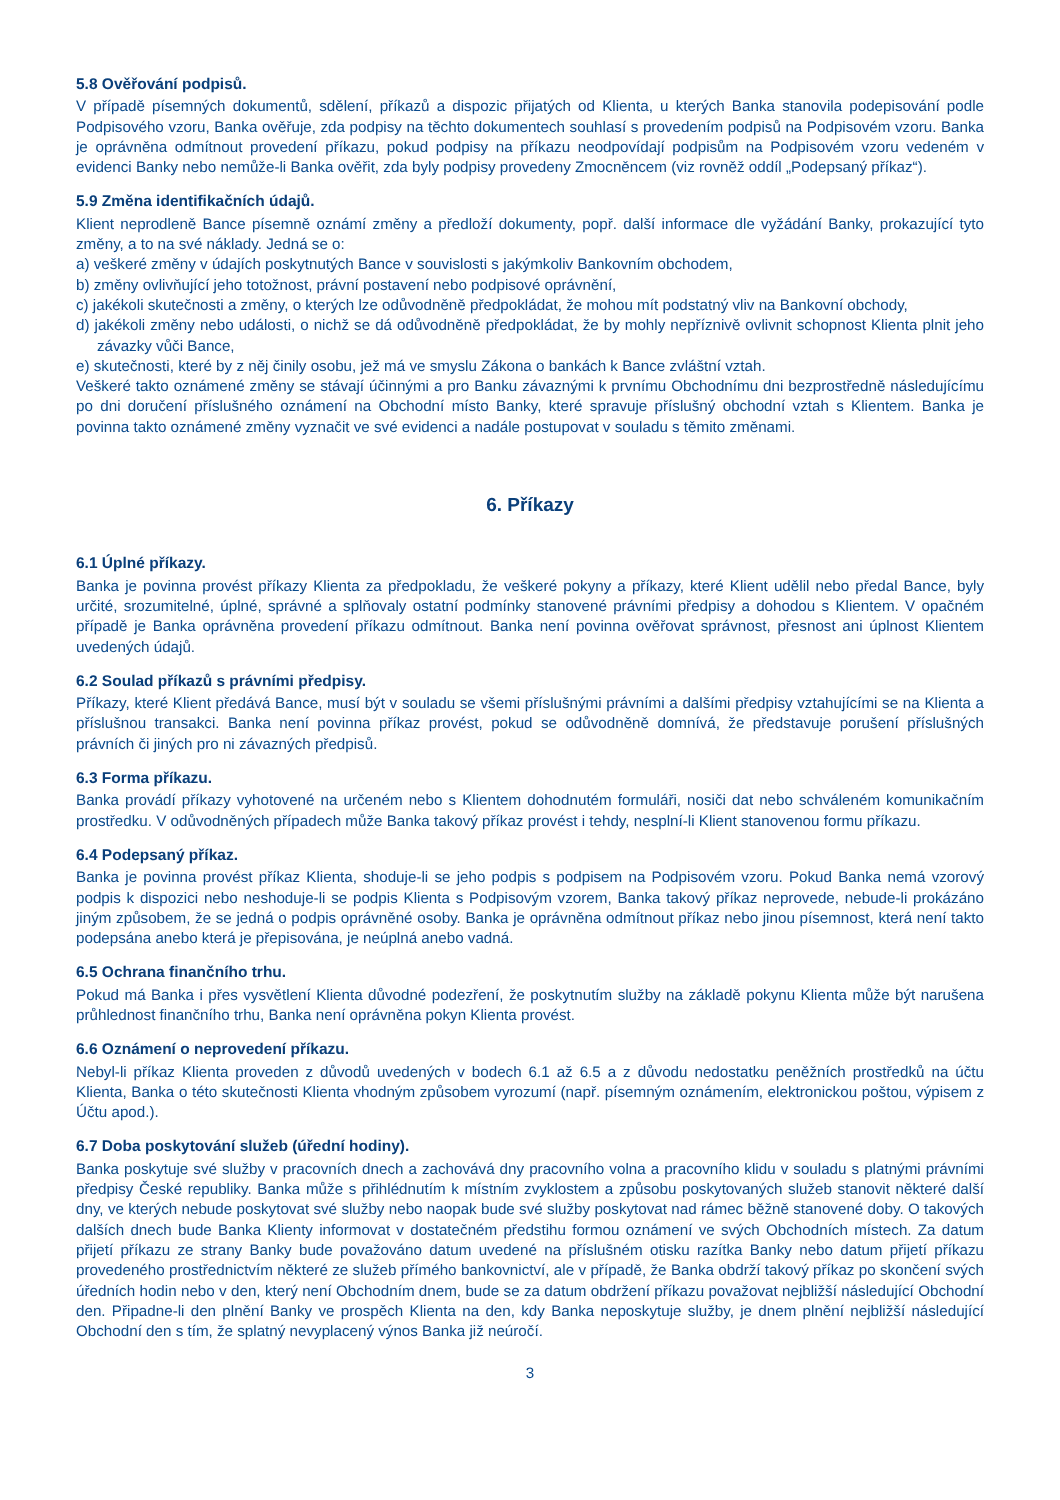5.8 Ověřování podpisů.
V případě písemných dokumentů, sdělení, příkazů a dispozic přijatých od Klienta, u kterých Banka stanovila podepisování podle Podpisového vzoru, Banka ověřuje, zda podpisy na těchto dokumentech souhlasí s provedením podpisů na Podpisovém vzoru. Banka je oprávněna odmítnout provedení příkazu, pokud podpisy na příkazu neodpovídají podpisům na Podpisovém vzoru vedeném v evidenci Banky nebo nemůže-li Banka ověřit, zda byly podpisy provedeny Zmocněncem (viz rovněž oddíl „Podepsaný příkaz“).
5.9 Změna identifikačních údajů.
Klient neprodleně Bance písemně oznámí změny a předloží dokumenty, popř. další informace dle vyžádání Banky, prokazující tyto změny, a to na své náklady. Jedná se o:
a) veškeré změny v údajích poskytnutých Bance v souvislosti s jakýmkoliv Bankovním obchodem,
b) změny ovlivňující jeho totožnost, právní postavení nebo podpisové oprávnění,
c) jakékoli skutečnosti a změny, o kterých lze odůvodněně předpokládat, že mohou mít podstatný vliv na Bankovní obchody,
d) jakékoli změny nebo události, o nichž se dá odůvodněně předpokládat, že by mohly nepříznivě ovlivnit schopnost Klienta plnit jeho závazky vůči Bance,
e) skutečnosti, které by z něj činily osobu, jež má ve smyslu Zákona o bankách k Bance zvláštní vztah.
Veškeré takto oznámené změny se stávají účinnými a pro Banku závaznými k prvnímu Obchodnímu dni bezprostředně následujícímu po dni doručení příslušného oznámení na Obchodní místo Banky, které spravuje příslušný obchodní vztah s Klientem. Banka je povinna takto oznámené změny vyznačit ve své evidenci a nadále postupovat v souladu s těmito změnami.
6. Příkazy
6.1 Úplné příkazy.
Banka je povinna provést příkazy Klienta za předpokladu, že veškeré pokyny a příkazy, které Klient udělil nebo předal Bance, byly určité, srozumitelné, úplné, správné a splňovaly ostatní podmínky stanovené právními předpisy a dohodou s Klientem. V opačném případě je Banka oprávněna provedení příkazu odmítnout. Banka není povinna ověřovat správnost, přesnost ani úplnost Klientem uvedených údajů.
6.2 Soulad příkazů s právními předpisy.
Příkazy, které Klient předává Bance, musí být v souladu se všemi příslušnými právními a dalšími předpisy vztahujícími se na Klienta a příslušnou transakci. Banka není povinna příkaz provést, pokud se odůvodněně domnívá, že představuje porušení příslušných právních či jiných pro ni závazných předpisů.
6.3 Forma příkazu.
Banka provádí příkazy vyhotovené na určeném nebo s Klientem dohodnutém formuláři, nosiči dat nebo schváleném komunikačním prostředku. V odůvodněných případech může Banka takový příkaz provést i tehdy, nesplní-li Klient stanovenou formu příkazu.
6.4 Podepsaný příkaz.
Banka je povinna provést příkaz Klienta, shoduje-li se jeho podpis s podpisem na Podpisovém vzoru. Pokud Banka nemá vzorový podpis k dispozici nebo neshoduje-li se podpis Klienta s Podpisovým vzorem, Banka takový příkaz neprovede, nebude-li prokázáno jiným způsobem, že se jedná o podpis oprávněné osoby. Banka je oprávněna odmítnout příkaz nebo jinou písemnost, která není takto podepsána anebo která je přepisována, je neúplná anebo vadná.
6.5 Ochrana finančního trhu.
Pokud má Banka i přes vysvětlení Klienta důvodné podezření, že poskytnutím služby na základě pokynu Klienta může být narušena průhlednost finančního trhu, Banka není oprávněna pokyn Klienta provést.
6.6 Oznámení o neprovedení příkazu.
Nebyl-li příkaz Klienta proveden z důvodů uvedených v bodech 6.1 až 6.5 a z důvodu nedostatku peněžních prostředků na účtu Klienta, Banka o této skutečnosti Klienta vhodným způsobem vyrozumí (např. písemným oznámením, elektronickou poštou, výpisem z Účtu apod.).
6.7 Doba poskytování služeb (úřední hodiny).
Banka poskytuje své služby v pracovních dnech a zachovává dny pracovního volna a pracovního klidu v souladu s platnými právními předpisy České republiky. Banka může s přihlédnutím k místním zvyklostem a způsobu poskytovaných služeb stanovit některé další dny, ve kterých nebude poskytovat své služby nebo naopak bude své služby poskytovat nad rámec běžně stanovené doby. O takových dalších dnech bude Banka Klienty informovat v dostatečném předstihu formou oznámení ve svých Obchodních místech. Za datum přijetí příkazu ze strany Banky bude považováno datum uvedené na příslušném otisku razítka Banky nebo datum přijetí příkazu provedeného prostřednictvím některé ze služeb přímého bankovnictví, ale v případě, že Banka obdrží takový příkaz po skončení svých úředních hodin nebo v den, který není Obchodním dnem, bude se za datum obdržení příkazu považovat nejbližší následující Obchodní den. Připadne-li den plnění Banky ve prospěch Klienta na den, kdy Banka neposkytuje služby, je dnem plnění nejbližší následující Obchodní den s tím, že splatný nevyplacený výnos Banka již neúročí.
3